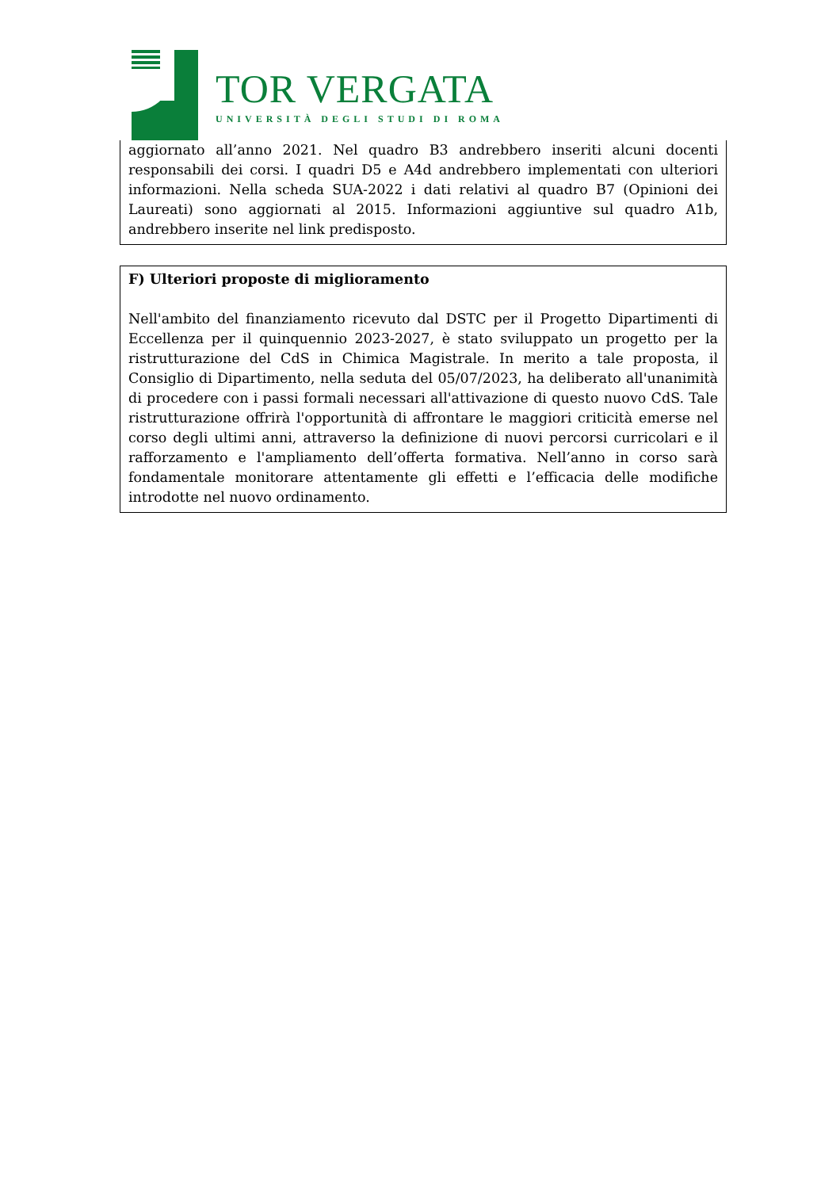TOR VERGATA
UNIVERSITÀ DEGLI STUDI DI ROMA
aggiornato all’anno 2021. Nel quadro B3 andrebbero inseriti alcuni docenti responsabili dei corsi. I quadri D5 e A4d andrebbero implementati con ulteriori informazioni. Nella scheda SUA-2022 i dati relativi al quadro B7 (Opinioni dei Laureati) sono aggiornati al 2015. Informazioni aggiuntive sul quadro A1b, andrebbero inserite nel link predisposto.
F) Ulteriori proposte di miglioramento
Nell'ambito del finanziamento ricevuto dal DSTC per il Progetto Dipartimenti di Eccellenza per il quinquennio 2023-2027, è stato sviluppato un progetto per la ristrutturazione del CdS in Chimica Magistrale. In merito a tale proposta, il Consiglio di Dipartimento, nella seduta del 05/07/2023, ha deliberato all'unanimità di procedere con i passi formali necessari all'attivazione di questo nuovo CdS. Tale ristrutturazione offrirà l'opportunità di affrontare le maggiori criticità emerse nel corso degli ultimi anni, attraverso la definizione di nuovi percorsi curricolari e il rafforzamento e l'ampliamento dell’offerta formativa. Nell’anno in corso sarà fondamentale monitorare attentamente gli effetti e l’efficacia delle modifiche introdotte nel nuovo ordinamento.